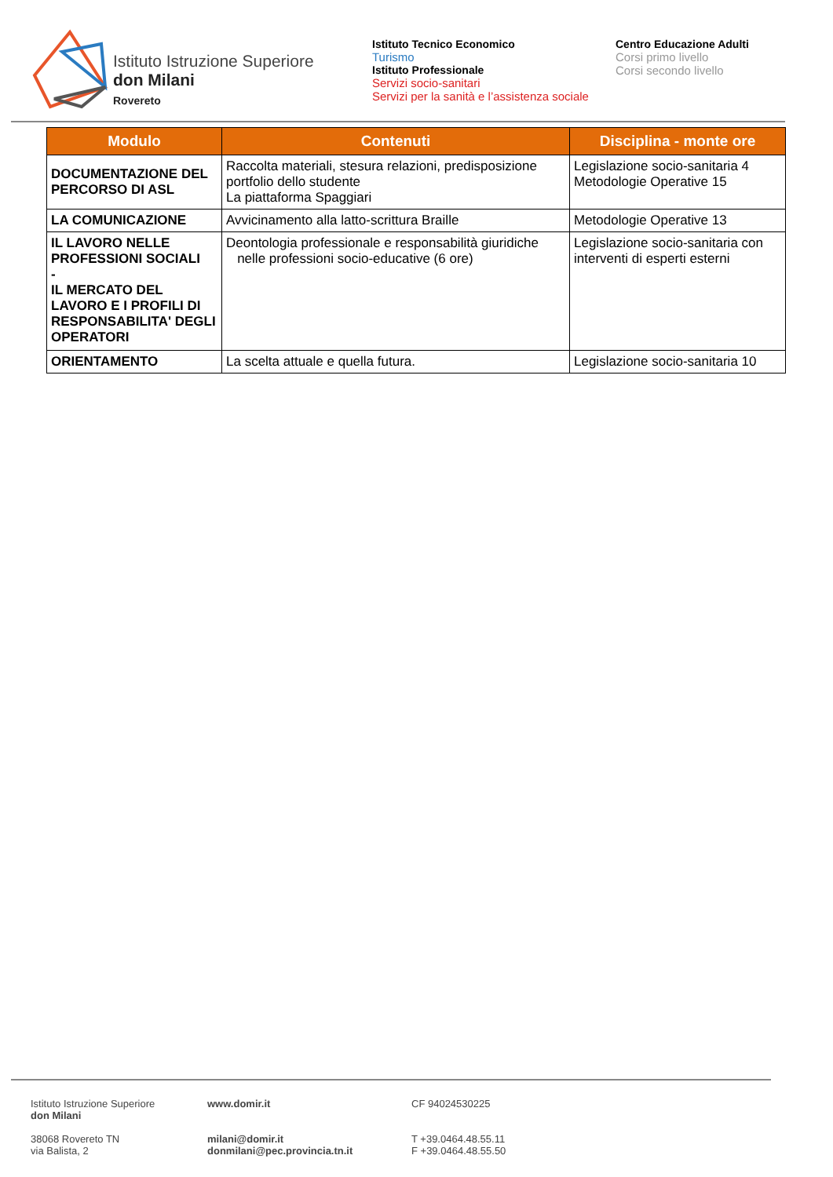Istituto Istruzione Superiore
don Milani
Rovereto
Istituto Tecnico Economico
Turismo
Istituto Professionale
Servizi socio-sanitari
Servizi per la sanità e l’assistenza sociale
Centro Educazione Adulti
Corsi primo livello
Corsi secondo livello
| Modulo | Contenuti | Disciplina - monte ore |
| --- | --- | --- |
| DOCUMENTAZIONE DEL PERCORSO DI ASL | Raccolta materiali, stesura relazioni, predisposizione portfolio dello studente La piattaforma Spaggiari | Legislazione socio-sanitaria 4 Metodologie Operative 15 |
| LA COMUNICAZIONE | Avvicinamento alla latto-scrittura Braille | Metodologie Operative 13 |
| IL LAVORO NELLE PROFESSIONI SOCIALI - IL MERCATO DEL LAVORO E I PROFILI DI RESPONSABILITA' DEGLI OPERATORI | Deontologia professionale e responsabilità giuridiche nelle professioni socio-educative (6 ore) | Legislazione socio-sanitaria con interventi di esperti esterni |
| ORIENTAMENTO | La scelta attuale e quella futura. | Legislazione socio-sanitaria 10 |
Istituto Istruzione Superiore
don Milani
38068 Rovereto TN
via Balista, 2
www.domir.it
milani@domir.it
donmilani@pec.provincia.tn.it
CF 94024530225
T +39.0464.48.55.11
F +39.0464.48.55.50